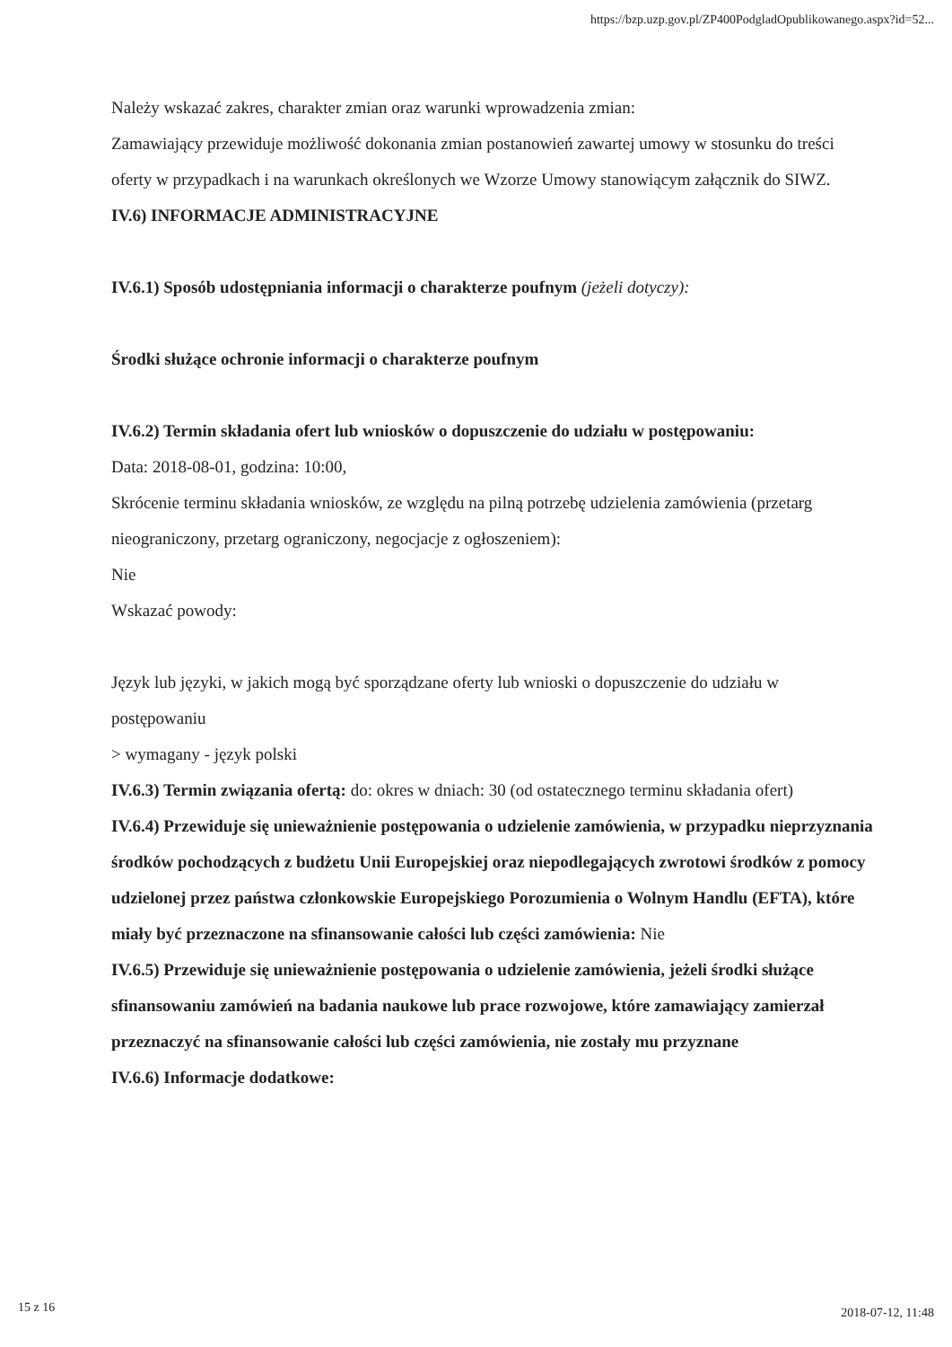https://bzp.uzp.gov.pl/ZP400PodgladOpublikowanego.aspx?id=52...
Należy wskazać zakres, charakter zmian oraz warunki wprowadzenia zmian:
Zamawiający przewiduje możliwość dokonania zmian postanowień zawartej umowy w stosunku do treści oferty w przypadkach i na warunkach określonych we Wzorze Umowy stanowiącym załącznik do SIWZ.
IV.6) INFORMACJE ADMINISTRACYJNE
IV.6.1) Sposób udostępniania informacji o charakterze poufnym (jeżeli dotyczy):
Środki służące ochronie informacji o charakterze poufnym
IV.6.2) Termin składania ofert lub wniosków o dopuszczenie do udziału w postępowaniu:
Data: 2018-08-01, godzina: 10:00,
Skrócenie terminu składania wniosków, ze względu na pilną potrzebę udzielenia zamówienia (przetarg nieograniczony, przetarg ograniczony, negocjacje z ogłoszeniem):
Nie
Wskazać powody:
Język lub języki, w jakich mogą być sporządzane oferty lub wnioski o dopuszczenie do udziału w postępowaniu
> wymagany - język polski
IV.6.3) Termin związania ofertą: do: okres w dniach: 30 (od ostatecznego terminu składania ofert)
IV.6.4) Przewiduje się unieważnienie postępowania o udzielenie zamówienia, w przypadku nieprzyznania środków pochodzących z budżetu Unii Europejskiej oraz niepodlegających zwrotowi środków z pomocy udzielonej przez państwa członkowskie Europejskiego Porozumienia o Wolnym Handlu (EFTA), które miały być przeznaczone na sfinansowanie całości lub części zamówienia: Nie
IV.6.5) Przewiduje się unieważnienie postępowania o udzielenie zamówienia, jeżeli środki służące sfinansowaniu zamówień na badania naukowe lub prace rozwojowe, które zamawiający zamierzał przeznaczyć na sfinansowanie całości lub części zamówienia, nie zostały mu przyznane
IV.6.6) Informacje dodatkowe:
15 z 16 2018-07-12, 11:48